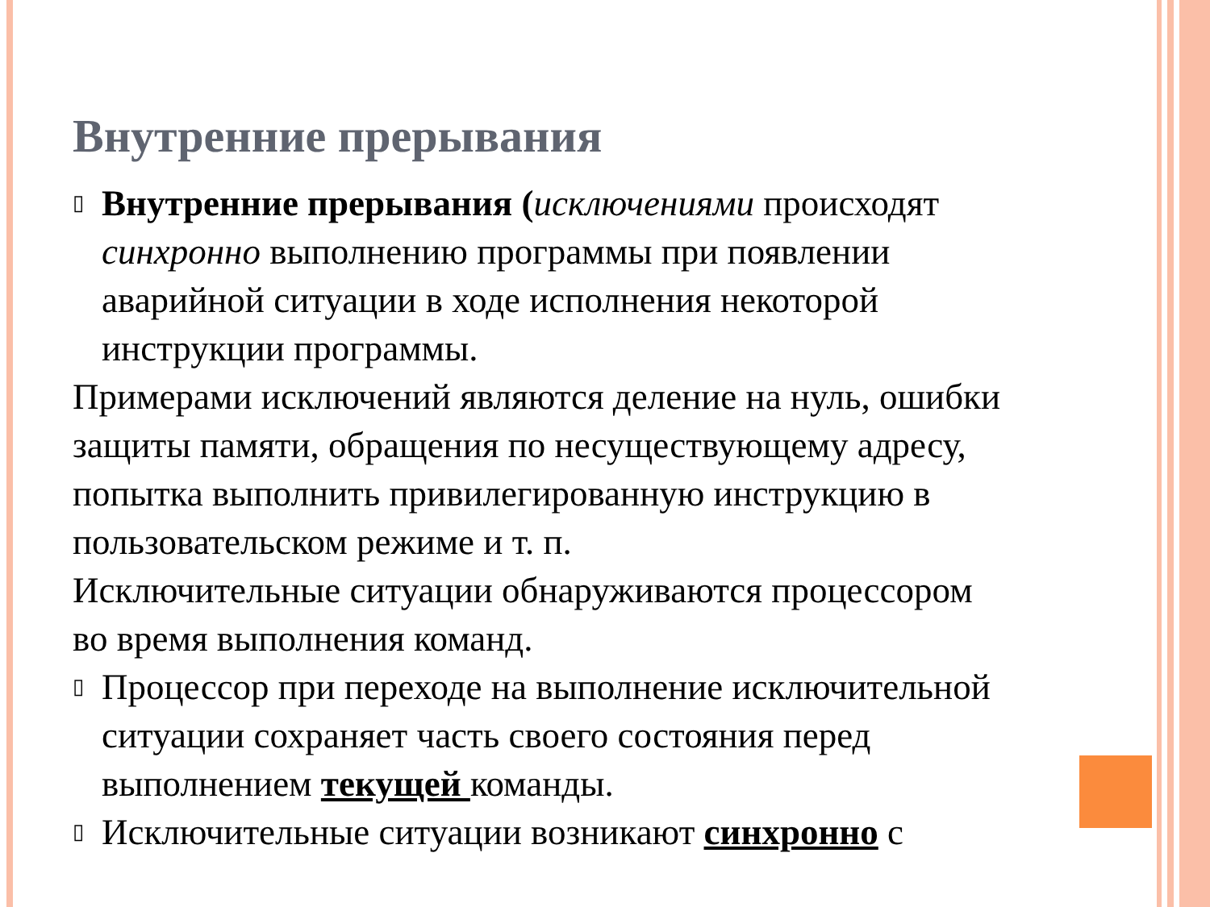Внутренние прерывания
▯ Внутренние прерывания (исключениями происходят синхронно выполнению программы при появлении аварийной ситуации в ходе исполнения некоторой инструкции программы.
Примерами исключений являются деление на нуль, ошибки защиты памяти, обращения по несуществующему адресу, попытка выполнить привилегированную инструкцию в пользовательском режиме и т. п.
Исключительные ситуации обнаруживаются процессором во время выполнения команд.
▯ Процессор при переходе на выполнение исключительной ситуации сохраняет часть своего состояния перед выполнением текущей команды.
▯ Исключительные ситуации возникают синхронно с